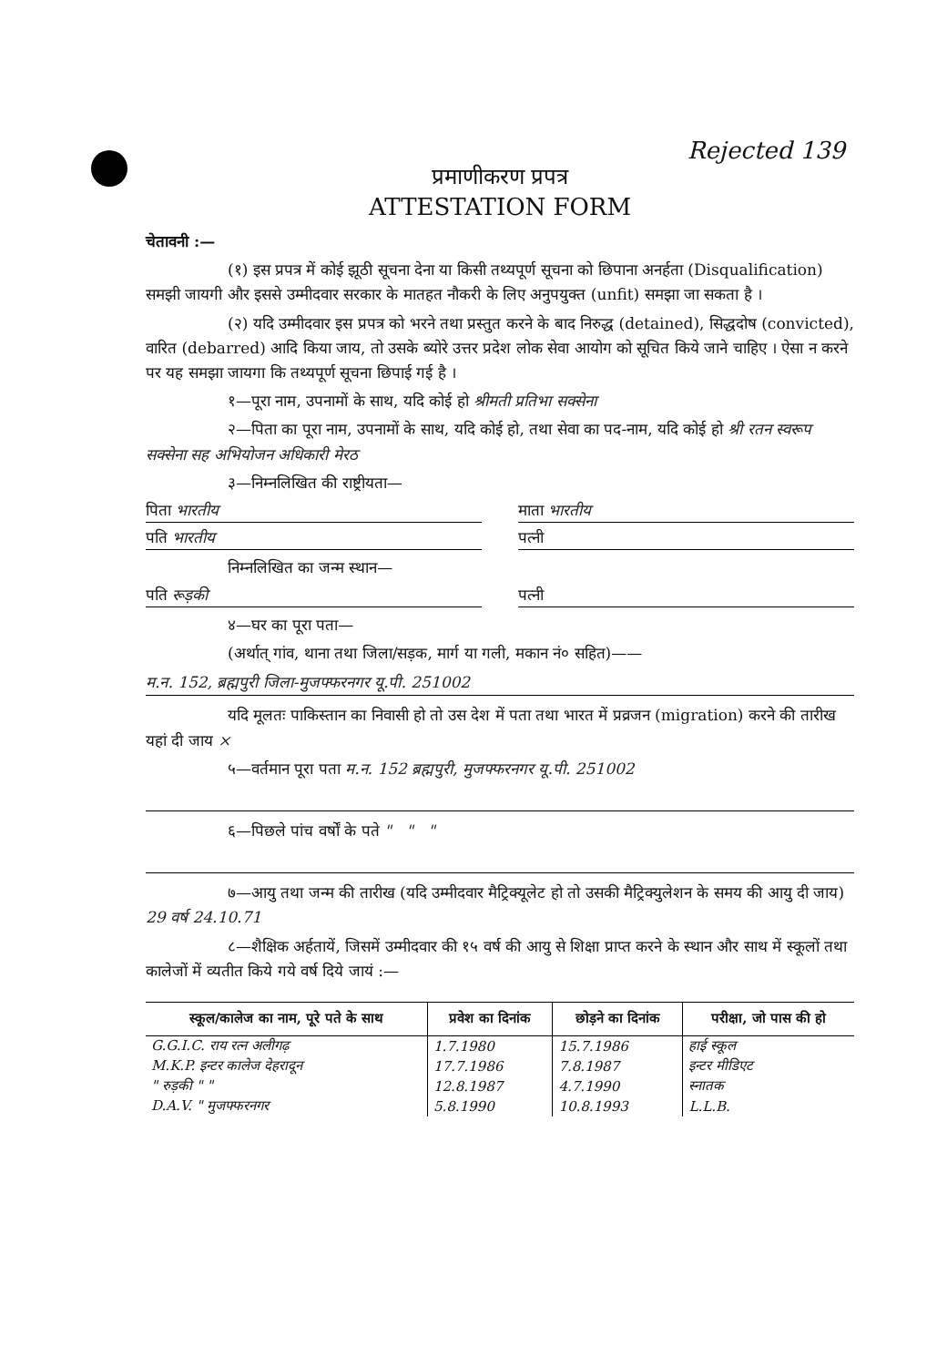Rejected 139
प्रमाणीकरण प्रपत्र
ATTESTATION FORM
चेतावनी :—
(१) इस प्रपत्र में कोई झूठी सूचना देना या किसी तथ्यपूर्ण सूचना को छिपाना अनर्हता (Disqualification) समझी जायगी और इससे उम्मीदवार सरकार के मातहत नौकरी के लिए अनुपयुक्त (unfit) समझा जा सकता है ।
(२) यदि उम्मीदवार इस प्रपत्र को भरने तथा प्रस्तुत करने के बाद निरुद्ध (detained), सिद्धदोष (convicted), वारित (debarred) आदि किया जाय, तो उसके ब्योरे उत्तर प्रदेश लोक सेवा आयोग को सूचित किये जाने चाहिए । ऐसा न करने पर यह समझा जायगा कि तथ्यपूर्ण सूचना छिपाई गई है ।
१—पूरा नाम, उपनामों के साथ, यदि कोई हो श्रीमती प्रतिभा सक्सेना
२—पिता का पूरा नाम, उपनामों के साथ, यदि कोई हो, तथा सेवा का पद-नाम, यदि कोई हो श्री रतन स्वरूप सक्सेना सह अभियोजन अधिकारी मेरठ
३—निम्नलिखित की राष्ट्रीयता—
पिता भारतीय माता भारतीय
पति भारतीय पत्नी
निम्नलिखित का जन्म स्थान—
पति रूड़की पत्नी
४—घर का पूरा पता—
(अर्थात् गांव, थाना तथा जिला/सड़क, मार्ग या गली, मकान नं० सहित)——
म.न. 152, ब्रह्मपुरी जिला-मुजफ्फरनगर यू.पी. 251002
यदि मूलतः पाकिस्तान का निवासी हो तो उस देश में पता तथा भारत में प्रव्रजन (migration) करने की तारीख यहां दी जाय ×
५—वर्तमान पूरा पता म.न. 152 ब्रह्मपुरी, मुजफ्फरनगर यू.पी. 251002
६—पिछले पांच वर्षों के पते " " "
७—आयु तथा जन्म की तारीख (यदि उम्मीदवार मैट्रिक्यूलेट हो तो उसकी मैट्रिक्युलेशन के समय की आयु दी जाय) 29 वर्ष 24.10.71
८—शैक्षिक अर्हतायें, जिसमें उम्मीदवार की १५ वर्ष की आयु से शिक्षा प्राप्त करने के स्थान और साथ में स्कूलों तथा कालेजों में व्यतीत किये गये वर्ष दिये जायं :—
| स्कूल/कालेज का नाम, पूरे पते के साथ | प्रवेश का दिनांक | छोड़ने का दिनांक | परीक्षा, जो पास की हो |
| --- | --- | --- | --- |
| G.G.I.C. राय रत्न अलीगढ़ | 1.7.1980 | 15.7.1986 | हाई स्कूल |
| M.K.P. इन्टर कालेज देहरादून | 17.7.1986 | 7.8.1987 | इन्टर मीडिएट |
| " रुड़की " " | 12.8.1987 | 4.7.1990 | स्नातक |
| D.A.V. " मुजफ्फरनगर | 5.8.1990 | 10.8.1993 | L.L.B. |